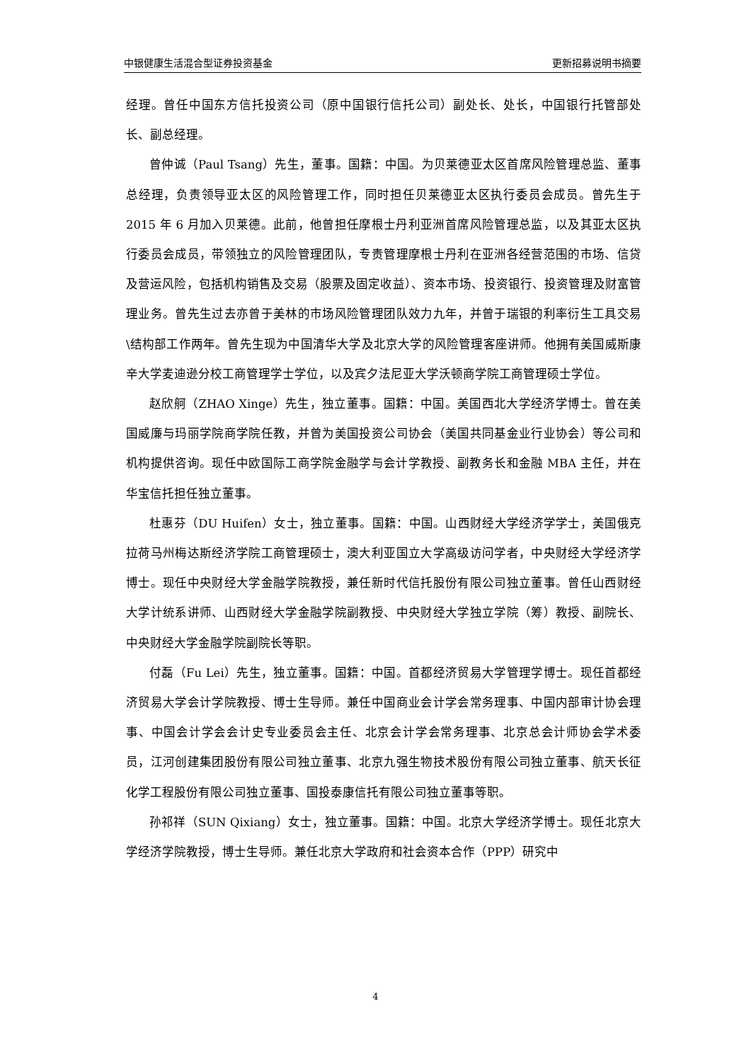中银健康生活混合型证券投资基金 更新招募说明书摘要
经理。曾任中国东方信托投资公司（原中国银行信托公司）副处长、处长，中国银行托管部处长、副总经理。
曾仲诚（Paul Tsang）先生，董事。国籍：中国。为贝莱德亚太区首席风险管理总监、董事总经理，负责领导亚太区的风险管理工作，同时担任贝莱德亚太区执行委员会成员。曾先生于 2015 年 6 月加入贝莱德。此前，他曾担任摩根士丹利亚洲首席风险管理总监，以及其亚太区执行委员会成员，带领独立的风险管理团队，专责管理摩根士丹利在亚洲各经营范围的市场、信贷及营运风险，包括机构销售及交易（股票及固定收益）、资本市场、投资银行、投资管理及财富管理业务。曾先生过去亦曾于美林的市场风险管理团队效力九年，并曾于瑞银的利率衍生工具交易\结构部工作两年。曾先生现为中国清华大学及北京大学的风险管理客座讲师。他拥有美国威斯康辛大学麦迪逊分校工商管理学士学位，以及宾夕法尼亚大学沃顿商学院工商管理硕士学位。
赵欣舸（ZHAO Xinge）先生，独立董事。国籍：中国。美国西北大学经济学博士。曾在美国威廉与玛丽学院商学院任教，并曾为美国投资公司协会（美国共同基金业行业协会）等公司和机构提供咨询。现任中欧国际工商学院金融学与会计学教授、副教务长和金融 MBA 主任，并在华宝信托担任独立董事。
杜惠芬（DU Huifen）女士，独立董事。国籍：中国。山西财经大学经济学学士，美国俄克拉荷马州梅达斯经济学院工商管理硕士，澳大利亚国立大学高级访问学者，中央财经大学经济学博士。现任中央财经大学金融学院教授，兼任新时代信托股份有限公司独立董事。曾任山西财经大学计统系讲师、山西财经大学金融学院副教授、中央财经大学独立学院（筹）教授、副院长、中央财经大学金融学院副院长等职。
付磊（Fu Lei）先生，独立董事。国籍：中国。首都经济贸易大学管理学博士。现任首都经济贸易大学会计学院教授、博士生导师。兼任中国商业会计学会常务理事、中国内部审计协会理事、中国会计学会会计史专业委员会主任、北京会计学会常务理事、北京总会计师协会学术委员，江河创建集团股份有限公司独立董事、北京九强生物技术股份有限公司独立董事、航天长征化学工程股份有限公司独立董事、国投泰康信托有限公司独立董事等职。
孙祁祥（SUN Qixiang）女士，独立董事。国籍：中国。北京大学经济学博士。现任北京大学经济学院教授，博士生导师。兼任北京大学政府和社会资本合作（PPP）研究中
4